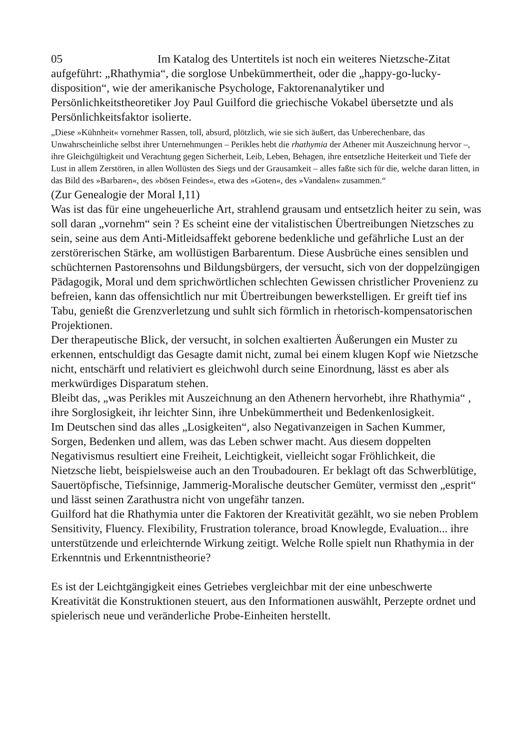05 Im Katalog des Untertitels ist noch ein weiteres Nietzsche-Zitat aufgeführt: „Rhathymia“, die sorglose Unbekümmertheit, oder die „happy-go-lucky-disposition“, wie der amerikanische Psychologe, Faktorenanalytiker und Persönlichkeitstheoretiker Joy Paul Guilford die griechische Vokabel übersetzte und als Persönlichkeitsfaktor isolierte.
„Diese »Kühnheit« vornehmer Rassen, toll, absurd, plötzlich, wie sie sich äußert, das Unberechenbare, das Unwahrscheinliche selbst ihrer Unternehmungen – Perikles hebt die rhathymia der Athener mit Auszeichnung hervor –, ihre Gleichgültigkeit und Verachtung gegen Sicherheit, Leib, Leben, Behagen, ihre entsetzliche Heiterkeit und Tiefe der Lust in allem Zerstören, in allen Wollüsten des Siegs und der Grausamkeit – alles faßte sich für die, welche daran litten, in das Bild des »Barbaren«, des »bösen Feindes«, etwa des »Goten«, des »Vandalen« zusammen.“
(Zur Genealogie der Moral I,11)
Was ist das für eine ungeheuerliche Art, strahlend grausam und entsetzlich heiter zu sein, was soll daran „vornehm“ sein ? Es scheint eine der vitalistischen Übertreibungen Nietzsches zu sein, seine aus dem Anti-Mitleidsaffekt geborene bedenkliche und gefährliche Lust an der zerstörerischen Stärke, am wollüstigen Barbarentum. Diese Ausbrüche eines sensiblen und schüchternen Pastorensohns und Bildungsbürgers, der versucht, sich von der doppelzüngigen Pädagogik, Moral und dem sprichwörtlichen schlechten Gewissen christlicher Provenienz zu befreien, kann das offensichtlich nur mit Übertreibungen bewerkstelligen. Er greift tief ins Tabu, genießt die Grenzverletzung und suhlt sich förmlich in rhetorisch-kompensatorischen Projektionen.
Der therapeutische Blick, der versucht, in solchen exaltierten Äußerungen ein Muster zu erkennen, entschuldigt das Gesagte damit nicht, zumal bei einem klugen Kopf wie Nietzsche nicht, entschärft und relativiert es gleichwohl durch seine Einordnung, lässt es aber als merkwürdiges Disparatum stehen.
Bleibt das, „was Perikles mit Auszeichnung an den Athenern hervorhebt, ihre Rhathymia“ , ihre Sorglosigkeit, ihr leichter Sinn, ihre Unbekümmertheit und Bedenkenlosigkeit.
Im Deutschen sind das alles „Losigkeiten“, also Negativanzeigen in Sachen Kummer, Sorgen, Bedenken und allem, was das Leben schwer macht. Aus diesem doppelten Negativismus resultiert eine Freiheit, Leichtigkeit, vielleicht sogar Fröhlichkeit, die Nietzsche liebt, beispielsweise auch an den Troubadouren. Er beklagt oft das Schwerblütige, Sauertöpfische, Tiefsinnige, Jammerig-Moralische deutscher Gemüter, vermisst den „esprit“ und lässt seinen Zarathustra nicht von ungefähr tanzen.
Guilford hat die Rhathymia unter die Faktoren der Kreativität gezählt, wo sie neben Problem Sensitivity, Fluency. Flexibility, Frustration tolerance, broad Knowlegde, Evaluation... ihre unterstützende und erleichternde Wirkung zeitigt. Welche Rolle spielt nun Rhathymia in der Erkenntnis und Erkenntnistheorie?
Es ist der Leichtgängigkeit eines Getriebes vergleichbar mit der eine unbeschwerte Kreativität die Konstruktionen steuert, aus den Informationen auswählt, Perzepte ordnet und spielerisch neue und veränderliche Probe-Einheiten herstellt.